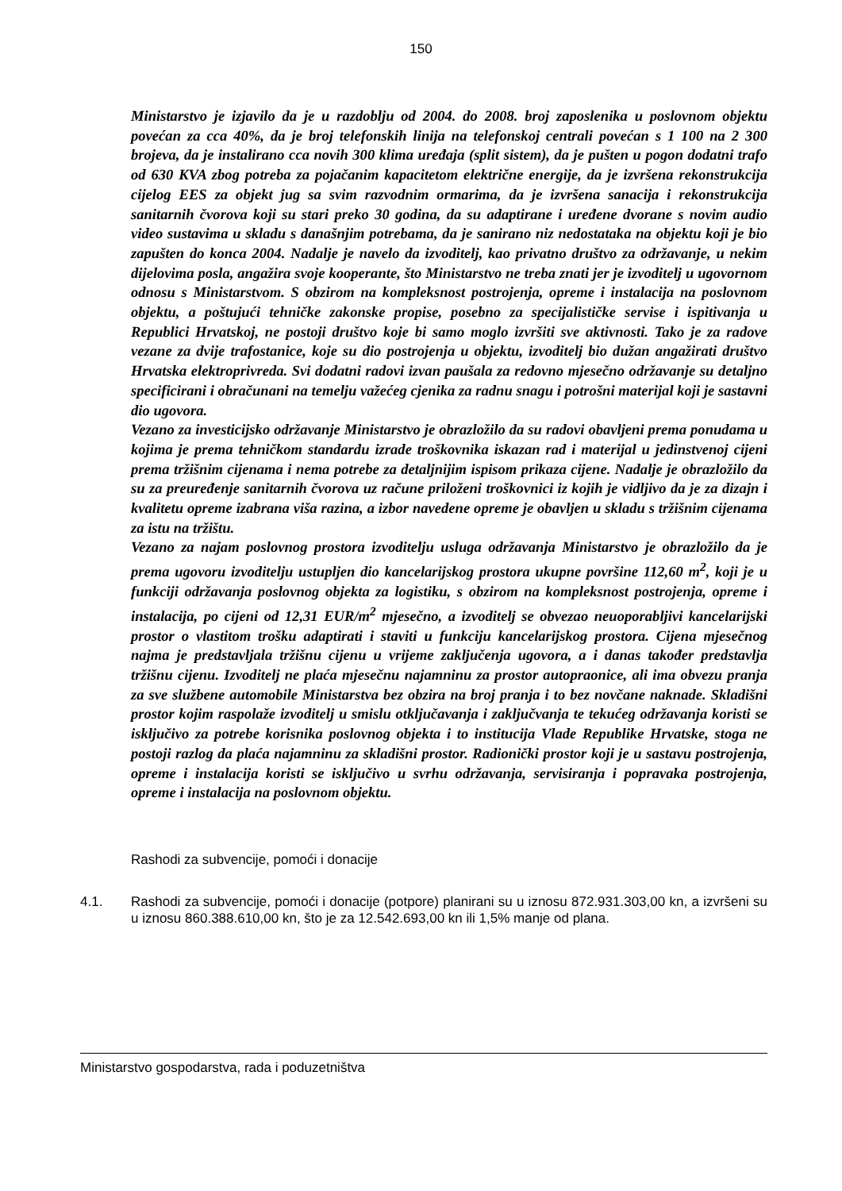150
Ministarstvo je izjavilo da je u razdoblju od 2004. do 2008. broj zaposlenika u poslovnom objektu povećan za cca 40%, da je broj telefonskih linija na telefonskoj centrali povećan s 1 100 na 2 300 brojeva, da je instalirano cca novih 300 klima uređaja (split sistem), da je pušten u pogon dodatni trafo od 630 KVA zbog potreba za pojačanim kapacitetom električne energije, da je izvršena rekonstrukcija cijelog EES za objekt jug sa svim razvodnim ormarima, da je izvršena sanacija i rekonstrukcija sanitarnih čvorova koji su stari preko 30 godina, da su adaptirane i uređene dvorane s novim audio video sustavima u skladu s današnjim potrebama, da je sanirano niz nedostataka na objektu koji je bio zapušten do konca 2004. Nadalje je navelo da izvoditelj, kao privatno društvo za održavanje, u nekim dijelovima posla, angažira svoje kooperante, što Ministarstvo ne treba znati jer je izvoditelj u ugovornom odnosu s Ministarstvom. S obzirom na kompleksnost postrojenja, opreme i instalacija na poslovnom objektu, a poštujući tehničke zakonske propise, posebno za specijalističke servise i ispitivanja u Republici Hrvatskoj, ne postoji društvo koje bi samo moglo izvršiti sve aktivnosti. Tako je za radove vezane za dvije trafostanice, koje su dio postrojenja u objektu, izvoditelj bio dužan angažirati društvo Hrvatska elektroprivreda. Svi dodatni radovi izvan paušala za redovno mjesečno održavanje su detaljno specificirani i obračunani na temelju važećeg cjenika za radnu snagu i potrošni materijal koji je sastavni dio ugovora.
Vezano za investicijsko održavanje Ministarstvo je obrazložilo da su radovi obavljeni prema ponudama u kojima je prema tehničkom standardu izrade troškovnika iskazan rad i materijal u jedinstvenoj cijeni prema tržišnim cijenama i nema potrebe za detaljnijim ispisom prikaza cijene. Nadalje je obrazložilo da su za preuređenje sanitarnih čvorova uz račune priloženi troškovnici iz kojih je vidljivo da je za dizajn i kvalitetu opreme izabrana viša razina, a izbor navedene opreme je obavljen u skladu s tržišnim cijenama za istu na tržištu.
Vezano za najam poslovnog prostora izvoditelju usluga održavanja Ministarstvo je obrazložilo da je prema ugovoru izvoditelju ustupljen dio kancelarijskog prostora ukupne površine 112,60 m<sup>2</sup>, koji je u funkciji održavanja poslovnog objekta za logistiku, s obzirom na kompleksnost postrojenja, opreme i instalacija, po cijeni od 12,31 EUR/m<sup>2</sup> mjesečno, a izvoditelj se obvezao neuoporabljivi kancelarijski prostor o vlastitom trošku adaptirati i staviti u funkciju kancelarijskog prostora. Cijena mjesečnog najma je predstavljala tržišnu cijenu u vrijeme zaključenja ugovora, a i danas također predstavlja tržišnu cijenu. Izvoditelj ne plaća mjesečnu najamninu za prostor autopraonice, ali ima obvezu pranja za sve službene automobile Ministarstva bez obzira na broj pranja i to bez novčane naknade. Skladišni prostor kojim raspolaže izvoditelj u smislu otključavanja i zaključvanja te tekućeg održavanja koristi se isključivo za potrebe korisnika poslovnog objekta i to institucija Vlade Republike Hrvatske, stoga ne postoji razlog da plaća najamninu za skladišni prostor. Radionički prostor koji je u sastavu postrojenja, opreme i instalacija koristi se isključivo u svrhu održavanja, servisiranja i popravaka postrojenja, opreme i instalacija na poslovnom objektu.
Rashodi za subvencije, pomoći i donacije
4.1. Rashodi za subvencije, pomoći i donacije (potpore) planirani su u iznosu 872.931.303,00 kn, a izvršeni su u iznosu 860.388.610,00 kn, što je za 12.542.693,00 kn ili 1,5% manje od plana.
Ministarstvo gospodarstva, rada i poduzetništva